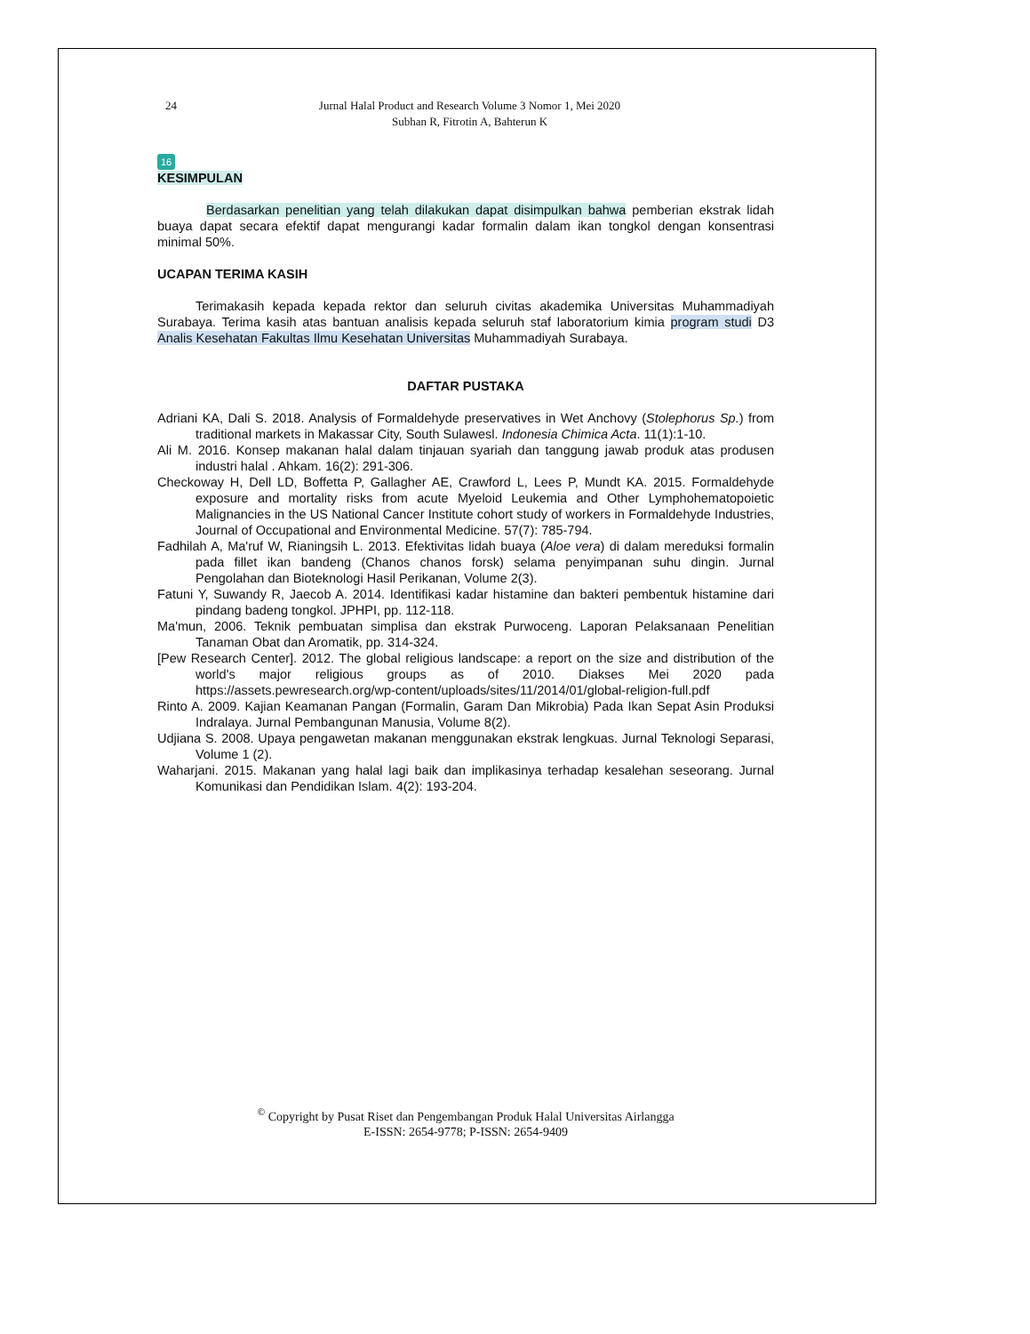24 Jurnal Halal Product and Research Volume 3 Nomor 1, Mei 2020
Subhan R, Fitrotin A, Bahterun K
16
KESIMPULAN
Berdasarkan penelitian yang telah dilakukan dapat disimpulkan bahwa pemberian ekstrak lidah buaya dapat secara efektif dapat mengurangi kadar formalin dalam ikan tongkol dengan konsentrasi minimal 50%.
UCAPAN TERIMA KASIH
Terimakasih kepada kepada rektor dan seluruh civitas akademika Universitas Muhammadiyah Surabaya. Terima kasih atas bantuan analisis kepada seluruh staf laboratorium kimia program studi D3 Analis Kesehatan Fakultas Ilmu Kesehatan Universitas Muhammadiyah Surabaya.
DAFTAR PUSTAKA
Adriani KA, Dali S. 2018. Analysis of Formaldehyde preservatives in Wet Anchovy (Stolephorus Sp.) from traditional markets in Makassar City, South Sulawesl. Indonesia Chimica Acta. 11(1):1-10.
Ali M. 2016. Konsep makanan halal dalam tinjauan syariah dan tanggung jawab produk atas produsen industri halal . Ahkam. 16(2): 291-306.
Checkoway H, Dell LD, Boffetta P, Gallagher AE, Crawford L, Lees P, Mundt KA. 2015. Formaldehyde exposure and mortality risks from acute Myeloid Leukemia and Other Lymphohematopoietic Malignancies in the US National Cancer Institute cohort study of workers in Formaldehyde Industries, Journal of Occupational and Environmental Medicine. 57(7): 785-794.
Fadhilah A, Ma'ruf W, Rianingsih L. 2013. Efektivitas lidah buaya (Aloe vera) di dalam mereduksi formalin pada fillet ikan bandeng (Chanos chanos forsk) selama penyimpanan suhu dingin. Jurnal Pengolahan dan Bioteknologi Hasil Perikanan, Volume 2(3).
Fatuni Y, Suwandy R, Jaecob A. 2014. Identifikasi kadar histamine dan bakteri pembentuk histamine dari pindang badeng tongkol. JPHPI, pp. 112-118.
Ma'mun, 2006. Teknik pembuatan simplisa dan ekstrak Purwoceng. Laporan Pelaksanaan Penelitian Tanaman Obat dan Aromatik, pp. 314-324.
[Pew Research Center]. 2012. The global religious landscape: a report on the size and distribution of the world's major religious groups as of 2010. Diakses Mei 2020 pada https://assets.pewresearch.org/wp-content/uploads/sites/11/2014/01/global-religion-full.pdf
Rinto A. 2009. Kajian Keamanan Pangan (Formalin, Garam Dan Mikrobia) Pada Ikan Sepat Asin Produksi Indralaya. Jurnal Pembangunan Manusia, Volume 8(2).
Udjiana S. 2008. Upaya pengawetan makanan menggunakan ekstrak lengkuas. Jurnal Teknologi Separasi, Volume 1 (2).
Waharjani. 2015. Makanan yang halal lagi baik dan implikasinya terhadap kesalehan seseorang. Jurnal Komunikasi dan Pendidikan Islam. 4(2): 193-204.
<sup>©</sup> Copyright by Pusat Riset dan Pengembangan Produk Halal Universitas Airlangga
E-ISSN: 2654-9778; P-ISSN: 2654-9409